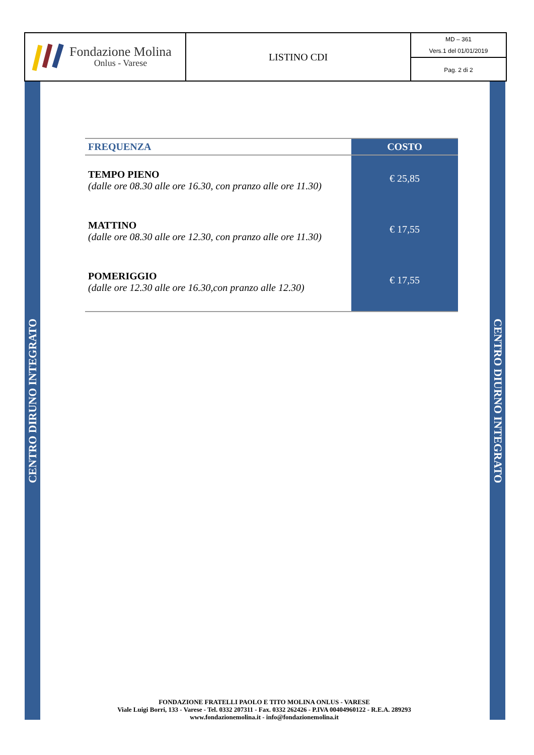Fondazione Molina
Onlus - Varese
LISTINO CDI
MD – 361
Vers.1 del 01/01/2019
Pag. 2 di 2
CENTRO DIRUNO INTEGRATO
CENTRO DIURNO INTEGRATO
| FREQUENZA | COSTO |
| --- | --- |
| TEMPO PIENO (dalle ore 08.30 alle ore 16.30, con pranzo alle ore 11.30) | € 25,85 |
| MATTINO (dalle ore 08.30 alle ore 12.30, con pranzo alle ore 11.30) | € 17,55 |
| POMERIGGIO (dalle ore 12.30 alle ore 16.30,con pranzo alle 12.30) | € 17,55 |
FONDAZIONE FRATELLI PAOLO E TITO MOLINA ONLUS - VARESE
Viale Luigi Borri, 133 - Varese - Tel. 0332 207311 - Fax. 0332 262426 - P.IVA 00404960122 - R.E.A. 289293
www.fondazionemolina.it - info@fondazionemolina.it